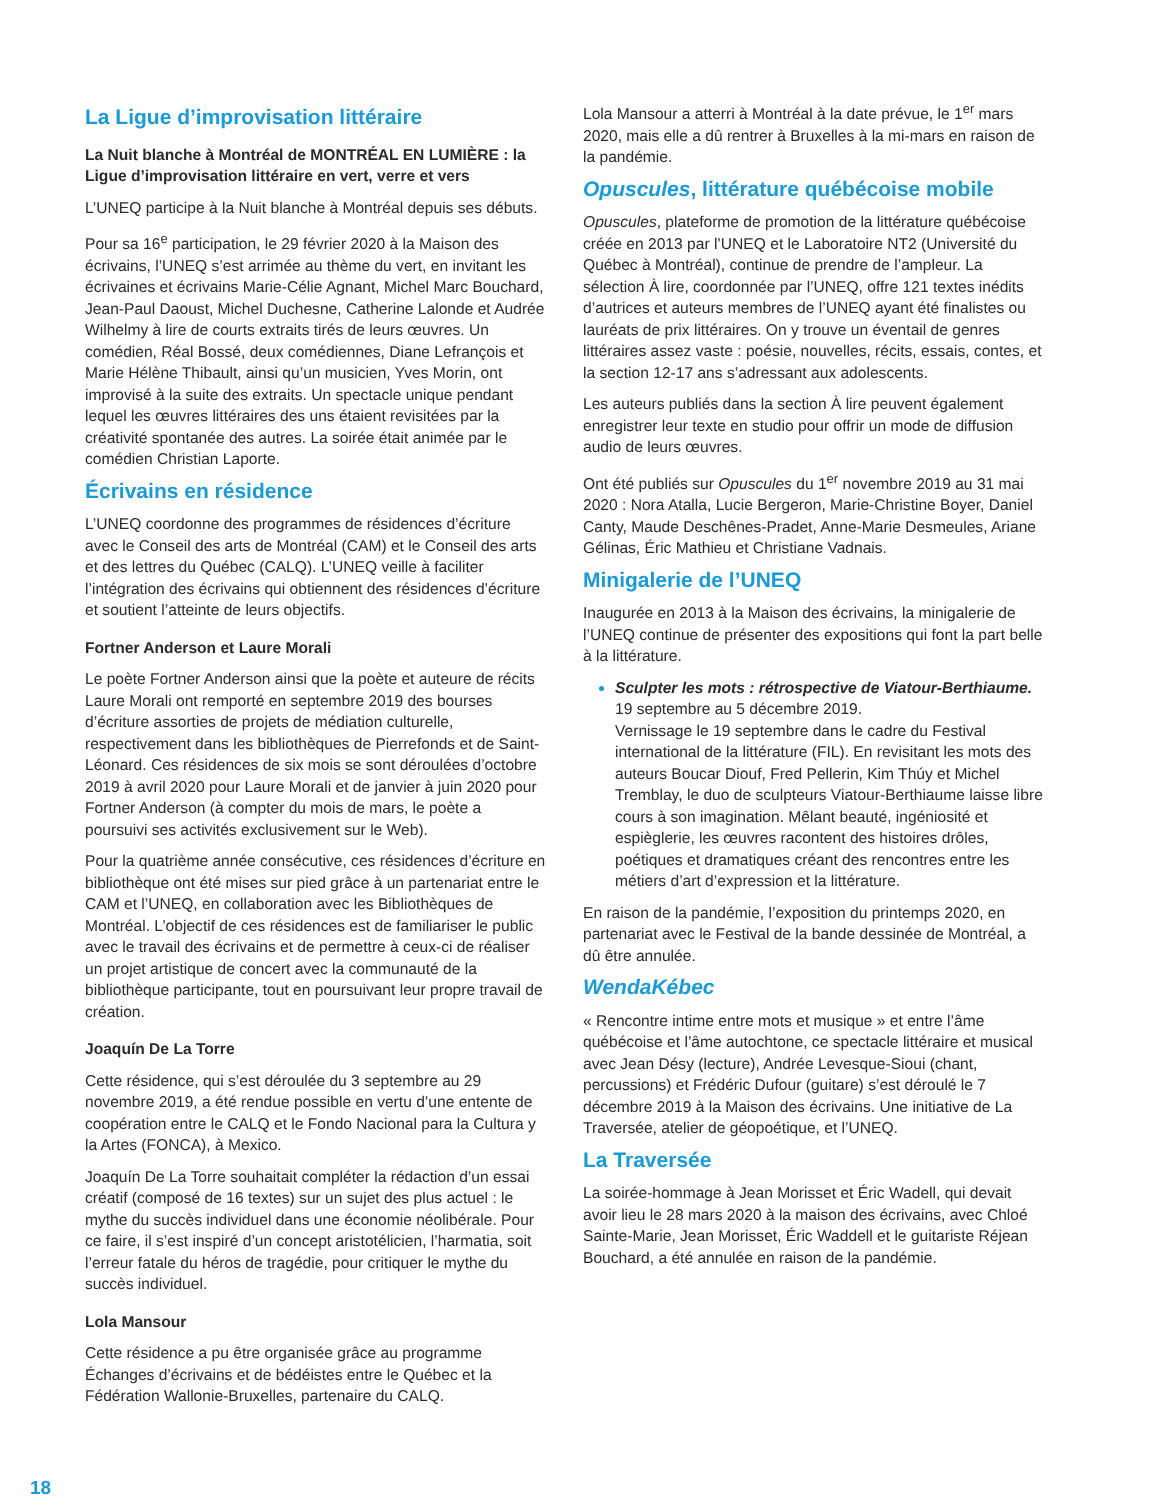La Ligue d’improvisation littéraire
La Nuit blanche à Montréal de MONTRÉAL EN LUMIÈRE : la Ligue d’improvisation littéraire en vert, verre et vers
L’UNEQ participe à la Nuit blanche à Montréal depuis ses débuts.
Pour sa 16<sup>e</sup> participation, le 29 février 2020 à la Maison des écrivains, l’UNEQ s’est arrimée au thème du vert, en invitant les écrivaines et écrivains Marie-Célie Agnant, Michel Marc Bouchard, Jean-Paul Daoust, Michel Duchesne, Catherine Lalonde et Audrée Wilhelmy à lire de courts extraits tirés de leurs œuvres. Un comédien, Réal Bossé, deux comédiennes, Diane Lefrançois et Marie Hélène Thibault, ainsi qu’un musicien, Yves Morin, ont improvisé à la suite des extraits. Un spectacle unique pendant lequel les œuvres littéraires des uns étaient revisitées par la créativité spontanée des autres. La soirée était animée par le comédien Christian Laporte.
Écrivains en résidence
L’UNEQ coordonne des programmes de résidences d’écriture avec le Conseil des arts de Montréal (CAM) et le Conseil des arts et des lettres du Québec (CALQ). L’UNEQ veille à faciliter l’intégration des écrivains qui obtiennent des résidences d’écriture et soutient l’atteinte de leurs objectifs.
Fortner Anderson et Laure Morali
Le poète Fortner Anderson ainsi que la poète et auteure de récits Laure Morali ont remporté en septembre 2019 des bourses d’écriture assorties de projets de médiation culturelle, respectivement dans les bibliothèques de Pierrefonds et de Saint-Léonard. Ces résidences de six mois se sont déroulées d’octobre 2019 à avril 2020 pour Laure Morali et de janvier à juin 2020 pour Fortner Anderson (à compter du mois de mars, le poète a poursuivi ses activités exclusivement sur le Web).
Pour la quatrième année consécutive, ces résidences d’écriture en bibliothèque ont été mises sur pied grâce à un partenariat entre le CAM et l’UNEQ, en collaboration avec les Bibliothèques de Montréal. L’objectif de ces résidences est de familiariser le public avec le travail des écrivains et de permettre à ceux-ci de réaliser un projet artistique de concert avec la communauté de la bibliothèque participante, tout en poursuivant leur propre travail de création.
Joaquín De La Torre
Cette résidence, qui s’est déroulée du 3 septembre au 29 novembre 2019, a été rendue possible en vertu d’une entente de coopération entre le CALQ et le Fondo Nacional para la Cultura y la Artes (FONCA), à Mexico.
Joaquín De La Torre souhaitait compléter la rédaction d’un essai créatif (composé de 16 textes) sur un sujet des plus actuel : le mythe du succès individuel dans une économie néolibérale. Pour ce faire, il s’est inspiré d’un concept aristotélicien, l’harmatia, soit l’erreur fatale du héros de tragédie, pour critiquer le mythe du succès individuel.
Lola Mansour
Cette résidence a pu être organisée grâce au programme Échanges d’écrivains et de bédéistes entre le Québec et la Fédération Wallonie-Bruxelles, partenaire du CALQ.
Lola Mansour a atterri à Montréal à la date prévue, le 1<sup>er</sup> mars 2020, mais elle a dû rentrer à Bruxelles à la mi-mars en raison de la pandémie.
Opuscules, littérature québécoise mobile
Opuscules, plateforme de promotion de la littérature québécoise créée en 2013 par l’UNEQ et le Laboratoire NT2 (Université du Québec à Montréal), continue de prendre de l’ampleur. La sélection À lire, coordonnée par l’UNEQ, offre 121 textes inédits d’autrices et auteurs membres de l’UNEQ ayant été finalistes ou lauréats de prix littéraires. On y trouve un éventail de genres littéraires assez vaste : poésie, nouvelles, récits, essais, contes, et la section 12-17 ans s’adressant aux adolescents.
Les auteurs publiés dans la section À lire peuvent également enregistrer leur texte en studio pour offrir un mode de diffusion audio de leurs œuvres.
Ont été publiés sur Opuscules du 1<sup>er</sup> novembre 2019 au 31 mai 2020 : Nora Atalla, Lucie Bergeron, Marie-Christine Boyer, Daniel Canty, Maude Deschênes-Pradet, Anne-Marie Desmeules, Ariane Gélinas, Éric Mathieu et Christiane Vadnais.
Minigalerie de l’UNEQ
Inaugurée en 2013 à la Maison des écrivains, la minigalerie de l’UNEQ continue de présenter des expositions qui font la part belle à la littérature.
Sculpter les mots : rétrospective de Viatour-Berthiaume.
19 septembre au 5 décembre 2019.
Vernissage le 19 septembre dans le cadre du Festival international de la littérature (FIL). En revisitant les mots des auteurs Boucar Diouf, Fred Pellerin, Kim Thúy et Michel Tremblay, le duo de sculpteurs Viatour-Berthiaume laisse libre cours à son imagination. Mêlant beauté, ingéniosité et espièglerie, les œuvres racontent des histoires drôles, poétiques et dramatiques créant des rencontres entre les métiers d’art d’expression et la littérature.
En raison de la pandémie, l’exposition du printemps 2020, en partenariat avec le Festival de la bande dessinée de Montréal, a dû être annulée.
WendaKébec
« Rencontre intime entre mots et musique » et entre l’âme québécoise et l’âme autochtone, ce spectacle littéraire et musical avec Jean Désy (lecture), Andrée Levesque-Sioui (chant, percussions) et Frédéric Dufour (guitare) s’est déroulé le 7 décembre 2019 à la Maison des écrivains. Une initiative de La Traversée, atelier de géopoétique, et l’UNEQ.
La Traversée
La soirée-hommage à Jean Morisset et Éric Wadell, qui devait avoir lieu le 28 mars 2020 à la maison des écrivains, avec Chloé Sainte-Marie, Jean Morisset, Éric Waddell et le guitariste Réjean Bouchard, a été annulée en raison de la pandémie.
18